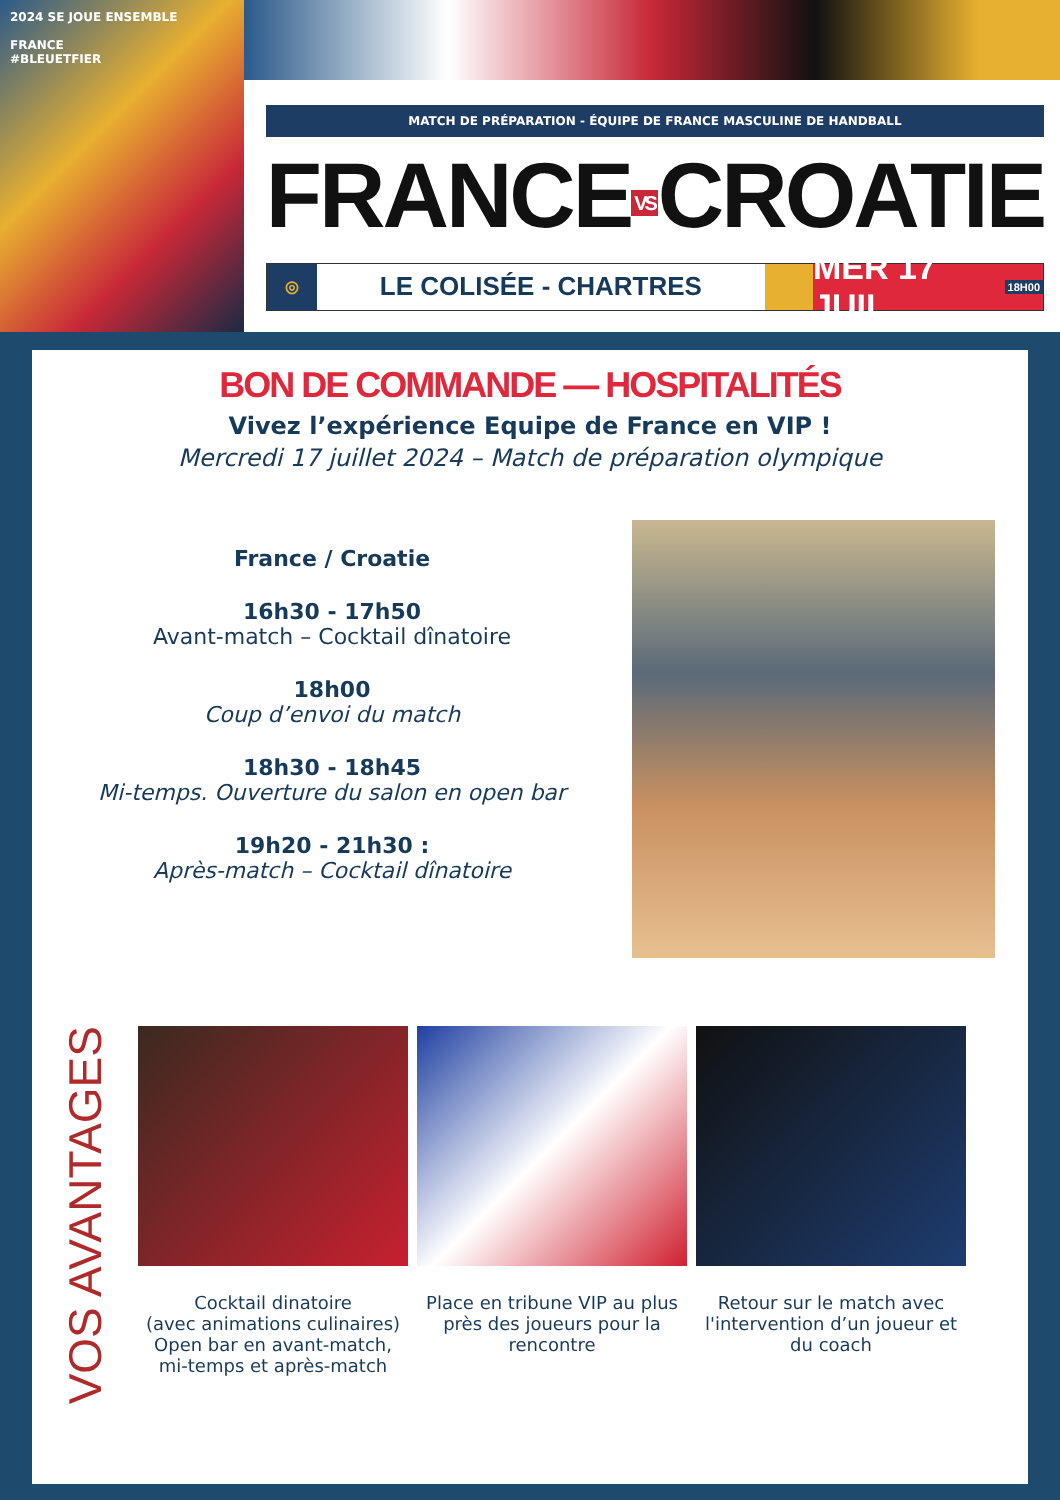2024 SE JOUE ENSEMBLE
FRANCE
#BLEUETFIER
MATCH DE PRÉPARATION - ÉQUIPE DE FRANCE MASCULINE DE HANDBALL
FRANCE VS CROATIE
◎
LE COLISÉE - CHARTRES
MER 17 JUIL 18H00
BON DE COMMANDE — HOSPITALITÉS
Vivez l’expérience Equipe de France en VIP !
Mercredi 17 juillet 2024 – Match de préparation olympique
France / Croatie
16h30 - 17h50
Avant-match – Cocktail dînatoire
18h00
Coup d’envoi du match
18h30 - 18h45
Mi-temps. Ouverture du salon en open bar
19h20 - 21h30 :
Après-match – Cocktail dînatoire
VOS AVANTAGES
Cocktail dinatoire
(avec animations culinaires)
Open bar en avant-match,
mi-temps et après-match
Place en tribune VIP au plus près des joueurs pour la rencontre
Retour sur le match avec l'intervention d’un joueur et du coach